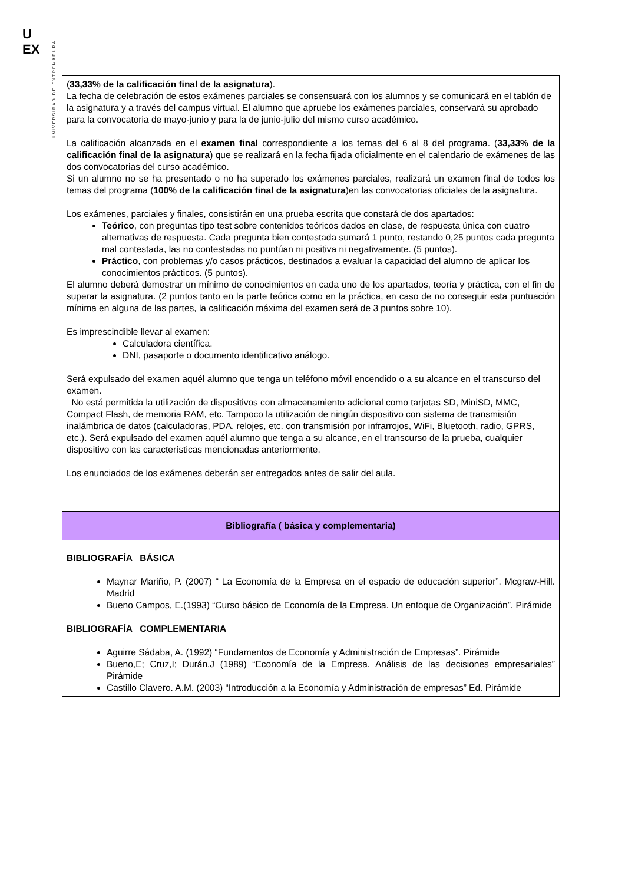U
EX
UNIVERSIDAD DE EXTREMADURA
| ( 33,33% de la calificación final de la asignatura ). La fecha de celebración de estos exámenes parciales se consensuará con los alumnos y se comunicará en el tablón de la asignatura y a través del campus virtual. El alumno que apruebe los exámenes parciales, conservará su aprobado para la convocatoria de mayo-junio y para la de junio-julio del mismo curso académico. La calificación alcanzada en el examen final correspondiente a los temas del 6 al 8 del programa. ( 33,33% de la calificación final de la asignatura ) que se realizará en la fecha fijada oficialmente en el calendario de exámenes de las dos convocatorias del curso académico. Si un alumno no se ha presentado o no ha superado los exámenes parciales, realizará un examen final de todos los temas del programa ( 100% de la calificación final de la asignatura )en las convocatorias oficiales de la asignatura. Los exámenes, parciales y finales, consistirán en una prueba escrita que constará de dos apartados: Teórico , con preguntas tipo test sobre contenidos teóricos dados en clase, de respuesta única con cuatro alternativas de respuesta. Cada pregunta bien contestada sumará 1 punto, restando 0,25 puntos cada pregunta mal contestada, las no contestadas no puntúan ni positiva ni negativamente. (5 puntos). Práctico , con problemas y/o casos prácticos, destinados a evaluar la capacidad del alumno de aplicar los conocimientos prácticos. (5 puntos). El alumno deberá demostrar un mínimo de conocimientos en cada uno de los apartados, teoría y práctica, con el fin de superar la asignatura. (2 puntos tanto en la parte teórica como en la práctica, en caso de no conseguir esta puntuación mínima en alguna de las partes, la calificación máxima del examen será de 3 puntos sobre 10). Es imprescindible llevar al examen: Calculadora científica. DNI, pasaporte o documento identificativo análogo. Será expulsado del examen aquél alumno que tenga un teléfono móvil encendido o a su alcance en el transcurso del examen. No está permitida la utilización de dispositivos con almacenamiento adicional como tarjetas SD, MiniSD, MMC, Compact Flash, de memoria RAM, etc. Tampoco la utilización de ningún dispositivo con sistema de transmisión inalámbrica de datos (calculadoras, PDA, relojes, etc. con transmisión por infrarrojos, WiFi, Bluetooth, radio, GPRS, etc.). Será expulsado del examen aquél alumno que tenga a su alcance, en el transcurso de la prueba, cualquier dispositivo con las características mencionadas anteriormente. Los enunciados de los exámenes deberán ser entregados antes de salir del aula. |
| Bibliografía ( básica y complementaria) |
| BIBLIOGRAFÍA BÁSICA Maynar Mariño, P. (2007) “ La Economía de la Empresa en el espacio de educación superior”. Mcgraw-Hill. Madrid Bueno Campos, E.(1993) “Curso básico de Economía de la Empresa. Un enfoque de Organización”. Pirámide BIBLIOGRAFÍA COMPLEMENTARIA Aguirre Sádaba, A. (1992) “Fundamentos de Economía y Administración de Empresas”. Pirámide Bueno,E; Cruz,I; Durán,J (1989) “Economía de la Empresa. Análisis de las decisiones empresariales” Pirámide Castillo Clavero. A.M. (2003) “Introducción a la Economía y Administración de empresas” Ed. Pirámide |